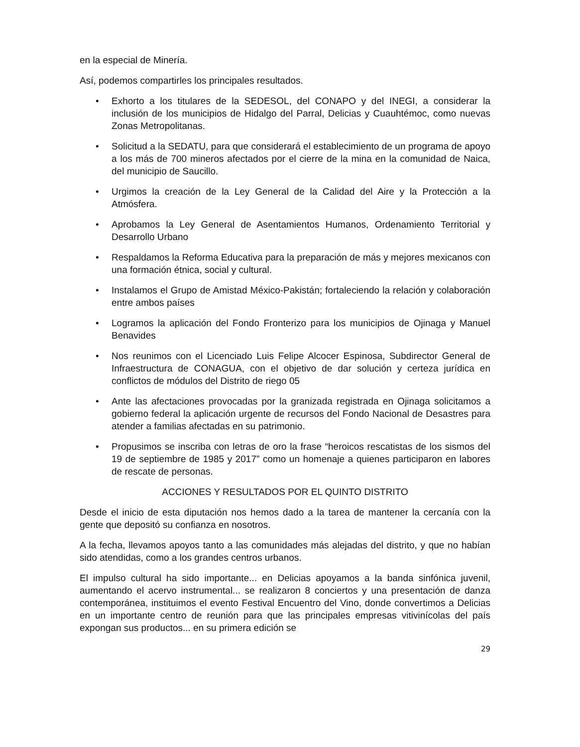en la especial de Minería.
Así, podemos compartirles los principales resultados.
• Exhorto a los titulares de la SEDESOL, del CONAPO y del INEGI, a considerar la inclusión de los municipios de Hidalgo del Parral, Delicias y Cuauhtémoc, como nuevas Zonas Metropolitanas.
• Solicitud a la SEDATU, para que considerará el establecimiento de un programa de apoyo a los más de 700 mineros afectados por el cierre de la mina en la comunidad de Naica, del municipio de Saucillo.
• Urgimos la creación de la Ley General de la Calidad del Aire y la Protección a la Atmósfera.
• Aprobamos la Ley General de Asentamientos Humanos, Ordenamiento Territorial y Desarrollo Urbano
• Respaldamos la Reforma Educativa para la preparación de más y mejores mexicanos con una formación étnica, social y cultural.
• Instalamos el Grupo de Amistad México-Pakistán; fortaleciendo la relación y colaboración entre ambos países
• Logramos la aplicación del Fondo Fronterizo para los municipios de Ojinaga y Manuel Benavides
• Nos reunimos con el Licenciado Luis Felipe Alcocer Espinosa, Subdirector General de Infraestructura de CONAGUA, con el objetivo de dar solución y certeza jurídica en conflictos de módulos del Distrito de riego 05
• Ante las afectaciones provocadas por la granizada registrada en Ojinaga solicitamos a gobierno federal la aplicación urgente de recursos del Fondo Nacional de Desastres para atender a familias afectadas en su patrimonio.
• Propusimos se inscriba con letras de oro la frase “heroicos rescatistas de los sismos del 19 de septiembre de 1985 y 2017” como un homenaje a quienes participaron en labores de rescate de personas.
ACCIONES Y RESULTADOS POR EL QUINTO DISTRITO
Desde el inicio de esta diputación nos hemos dado a la tarea de mantener la cercanía con la gente que depositó su confianza en nosotros.
A la fecha, llevamos apoyos tanto a las comunidades más alejadas del distrito, y que no habían sido atendidas, como a los grandes centros urbanos.
El impulso cultural ha sido importante... en Delicias apoyamos a la banda sinfónica juvenil, aumentando el acervo instrumental... se realizaron 8 conciertos y una presentación de danza contemporánea, instituimos el evento Festival Encuentro del Vino, donde convertimos a Delicias en un importante centro de reunión para que las principales empresas vitivinícolas del país expongan sus productos... en su primera edición se
29